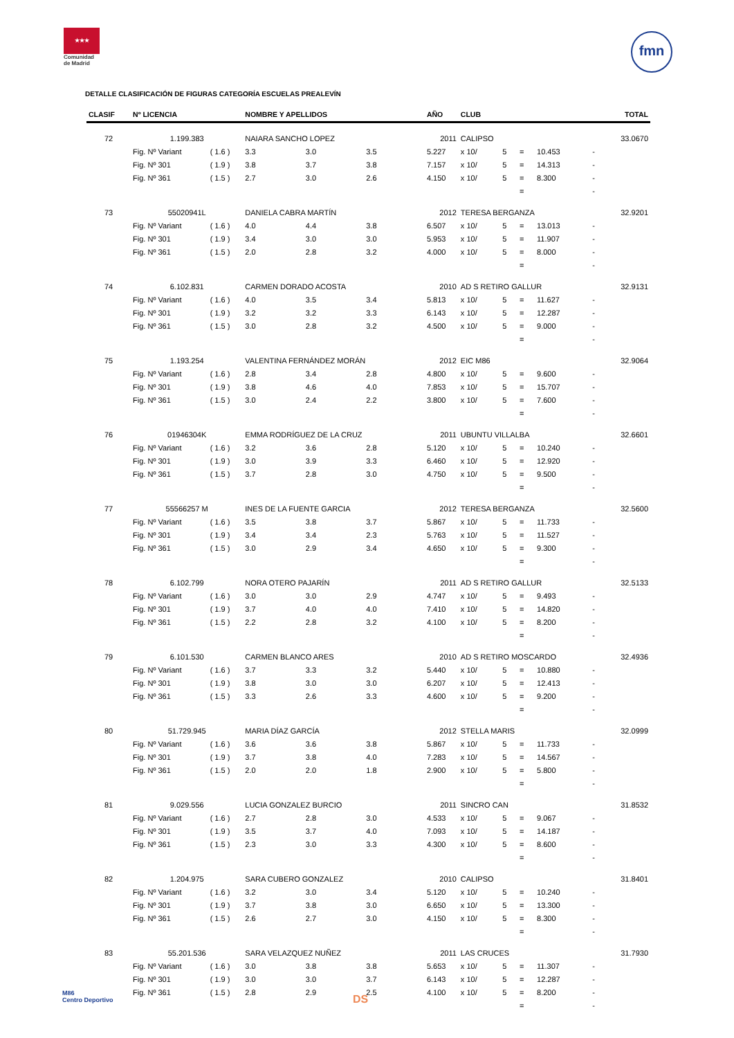★★★
Comunidad
de Madrid
fmn
DETALLE CLASIFICACIÓN DE FIGURAS CATEGORÍA ESCUELAS PREALEVÍN
| CLASIF | Nº LICENCIA | | NOMBRE Y APELLIDOS | | | AÑO | CLUB | | | | | TOTAL |
| --- | --- | --- | --- | --- | --- | --- | --- | --- | --- | --- | --- | --- |
| 72 | 1.199.383 | | NAIARA SANCHO LOPEZ | | | 2011 | CALIPSO | | | | | 33.0670 |
| | Fig. Nº Variant | ( 1.6 ) | 3.3 | 3.0 | 3.5 | 5.227 | x 10/ | 5 | = | 10.453 | - | |
| | Fig. Nº 301 | ( 1.9 ) | 3.8 | 3.7 | 3.8 | 7.157 | x 10/ | 5 | = | 14.313 | - | |
| | Fig. Nº 361 | ( 1.5 ) | 2.7 | 3.0 | 2.6 | 4.150 | x 10/ | 5 | = | 8.300 | - | |
| | | | | | | | | | = | | - | |
| 73 | 55020941L | | DANIELA CABRA MARTÍN | | | 2012 | TERESA BERGANZA | | | | | 32.9201 |
| | Fig. Nº Variant | ( 1.6 ) | 4.0 | 4.4 | 3.8 | 6.507 | x 10/ | 5 | = | 13.013 | - | |
| | Fig. Nº 301 | ( 1.9 ) | 3.4 | 3.0 | 3.0 | 5.953 | x 10/ | 5 | = | 11.907 | - | |
| | Fig. Nº 361 | ( 1.5 ) | 2.0 | 2.8 | 3.2 | 4.000 | x 10/ | 5 | = | 8.000 | - | |
| | | | | | | | | | = | | - | |
| 74 | 6.102.831 | | CARMEN DORADO ACOSTA | | | 2010 | AD S RETIRO GALLUR | | | | | 32.9131 |
| | Fig. Nº Variant | ( 1.6 ) | 4.0 | 3.5 | 3.4 | 5.813 | x 10/ | 5 | = | 11.627 | - | |
| | Fig. Nº 301 | ( 1.9 ) | 3.2 | 3.2 | 3.3 | 6.143 | x 10/ | 5 | = | 12.287 | - | |
| | Fig. Nº 361 | ( 1.5 ) | 3.0 | 2.8 | 3.2 | 4.500 | x 10/ | 5 | = | 9.000 | - | |
| | | | | | | | | | = | | - | |
| 75 | 1.193.254 | | VALENTINA FERNÁNDEZ MORÁN | | | 2012 | EIC M86 | | | | | 32.9064 |
| | Fig. Nº Variant | ( 1.6 ) | 2.8 | 3.4 | 2.8 | 4.800 | x 10/ | 5 | = | 9.600 | - | |
| | Fig. Nº 301 | ( 1.9 ) | 3.8 | 4.6 | 4.0 | 7.853 | x 10/ | 5 | = | 15.707 | - | |
| | Fig. Nº 361 | ( 1.5 ) | 3.0 | 2.4 | 2.2 | 3.800 | x 10/ | 5 | = | 7.600 | - | |
| | | | | | | | | | = | | - | |
| 76 | 01946304K | | EMMA RODRÍGUEZ DE LA CRUZ | | | 2011 | UBUNTU VILLALBA | | | | | 32.6601 |
| | Fig. Nº Variant | ( 1.6 ) | 3.2 | 3.6 | 2.8 | 5.120 | x 10/ | 5 | = | 10.240 | - | |
| | Fig. Nº 301 | ( 1.9 ) | 3.0 | 3.9 | 3.3 | 6.460 | x 10/ | 5 | = | 12.920 | - | |
| | Fig. Nº 361 | ( 1.5 ) | 3.7 | 2.8 | 3.0 | 4.750 | x 10/ | 5 | = | 9.500 | - | |
| | | | | | | | | | = | | - | |
| 77 | 55566257 M | | INES DE LA FUENTE GARCIA | | | 2012 | TERESA BERGANZA | | | | | 32.5600 |
| | Fig. Nº Variant | ( 1.6 ) | 3.5 | 3.8 | 3.7 | 5.867 | x 10/ | 5 | = | 11.733 | - | |
| | Fig. Nº 301 | ( 1.9 ) | 3.4 | 3.4 | 2.3 | 5.763 | x 10/ | 5 | = | 11.527 | - | |
| | Fig. Nº 361 | ( 1.5 ) | 3.0 | 2.9 | 3.4 | 4.650 | x 10/ | 5 | = | 9.300 | - | |
| | | | | | | | | | = | | - | |
| 78 | 6.102.799 | | NORA OTERO PAJARÍN | | | 2011 | AD S RETIRO GALLUR | | | | | 32.5133 |
| | Fig. Nº Variant | ( 1.6 ) | 3.0 | 3.0 | 2.9 | 4.747 | x 10/ | 5 | = | 9.493 | - | |
| | Fig. Nº 301 | ( 1.9 ) | 3.7 | 4.0 | 4.0 | 7.410 | x 10/ | 5 | = | 14.820 | - | |
| | Fig. Nº 361 | ( 1.5 ) | 2.2 | 2.8 | 3.2 | 4.100 | x 10/ | 5 | = | 8.200 | - | |
| | | | | | | | | | = | | - | |
| 79 | 6.101.530 | | CARMEN BLANCO ARES | | | 2010 | AD S RETIRO MOSCARDO | | | | | 32.4936 |
| | Fig. Nº Variant | ( 1.6 ) | 3.7 | 3.3 | 3.2 | 5.440 | x 10/ | 5 | = | 10.880 | - | |
| | Fig. Nº 301 | ( 1.9 ) | 3.8 | 3.0 | 3.0 | 6.207 | x 10/ | 5 | = | 12.413 | - | |
| | Fig. Nº 361 | ( 1.5 ) | 3.3 | 2.6 | 3.3 | 4.600 | x 10/ | 5 | = | 9.200 | - | |
| | | | | | | | | | = | | - | |
| 80 | 51.729.945 | | MARIA DÍAZ GARCÍA | | | 2012 | STELLA MARIS | | | | | 32.0999 |
| | Fig. Nº Variant | ( 1.6 ) | 3.6 | 3.6 | 3.8 | 5.867 | x 10/ | 5 | = | 11.733 | - | |
| | Fig. Nº 301 | ( 1.9 ) | 3.7 | 3.8 | 4.0 | 7.283 | x 10/ | 5 | = | 14.567 | - | |
| | Fig. Nº 361 | ( 1.5 ) | 2.0 | 2.0 | 1.8 | 2.900 | x 10/ | 5 | = | 5.800 | - | |
| | | | | | | | | | = | | - | |
| 81 | 9.029.556 | | LUCIA GONZALEZ BURCIO | | | 2011 | SINCRO CAN | | | | | 31.8532 |
| | Fig. Nº Variant | ( 1.6 ) | 2.7 | 2.8 | 3.0 | 4.533 | x 10/ | 5 | = | 9.067 | - | |
| | Fig. Nº 301 | ( 1.9 ) | 3.5 | 3.7 | 4.0 | 7.093 | x 10/ | 5 | = | 14.187 | - | |
| | Fig. Nº 361 | ( 1.5 ) | 2.3 | 3.0 | 3.3 | 4.300 | x 10/ | 5 | = | 8.600 | - | |
| | | | | | | | | | = | | - | |
| 82 | 1.204.975 | | SARA CUBERO GONZALEZ | | | 2010 | CALIPSO | | | | | 31.8401 |
| | Fig. Nº Variant | ( 1.6 ) | 3.2 | 3.0 | 3.4 | 5.120 | x 10/ | 5 | = | 10.240 | - | |
| | Fig. Nº 301 | ( 1.9 ) | 3.7 | 3.8 | 3.0 | 6.650 | x 10/ | 5 | = | 13.300 | - | |
| | Fig. Nº 361 | ( 1.5 ) | 2.6 | 2.7 | 3.0 | 4.150 | x 10/ | 5 | = | 8.300 | - | |
| | | | | | | | | | = | | - | |
| 83 | 55.201.536 | | SARA VELAZQUEZ NUÑEZ | | | 2011 | LAS CRUCES | | | | | 31.7930 |
| | Fig. Nº Variant | ( 1.6 ) | 3.0 | 3.8 | 3.8 | 5.653 | x 10/ | 5 | = | 11.307 | - | |
| | Fig. Nº 301 | ( 1.9 ) | 3.0 | 3.0 | 3.7 | 6.143 | x 10/ | 5 | = | 12.287 | - | |
| | Fig. Nº 361 | ( 1.5 ) | 2.8 | 2.9 | 2.5 | 4.100 | x 10/ | 5 | = | 8.200 | - | |
| | | | | | | | | | = | | - | |
M86
Centro Deportivo
DS